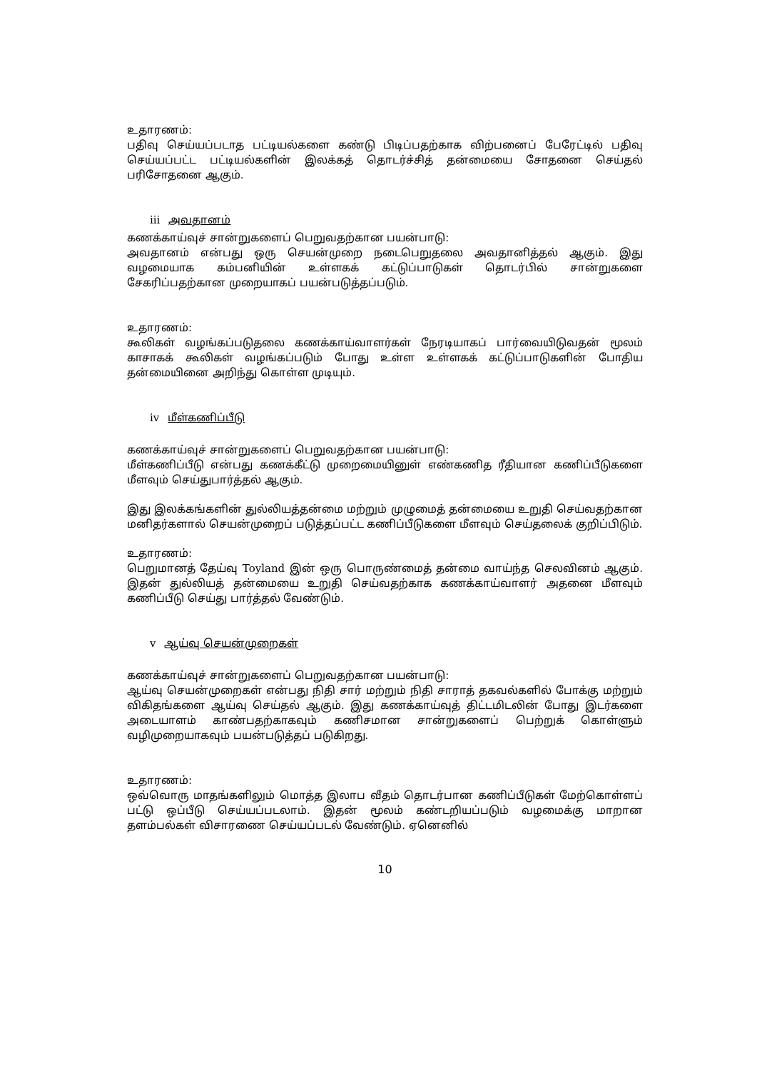உதாரணம்:
பதிவு செய்யப்படாத பட்டியல்களை கண்டு பிடிப்பதற்காக விற்பனைப் பேரேட்டில் பதிவு செய்யப்பட்ட பட்டியல்களின் இலக்கத் தொடர்ச்சித் தன்மையை சோதனை செய்தல் பரிசோதனை ஆகும்.
iii அவதானம்
கணக்காய்வுச் சான்றுகளைப் பெறுவதற்கான பயன்பாடு:
அவதானம் என்பது ஒரு செயன்முறை நடைபெறுதலை அவதானித்தல் ஆகும். இது வழமையாக கம்பனியின் உள்ளகக் கட்டுப்பாடுகள் தொடர்பில் சான்றுகளை சேகரிப்பதற்கான முறையாகப் பயன்படுத்தப்படும்.
உதாரணம்:
கூலிகள் வழங்கப்படுதலை கணக்காய்வாளர்கள் நேரடியாகப் பார்வையிடுவதன் மூலம் காசாகக் கூலிகள் வழங்கப்படும் போது உள்ள உள்ளகக் கட்டுப்பாடுகளின் போதிய தன்மையினை அறிந்து கொள்ள முடியும்.
iv மீள்கணிப்பீடு
கணக்காய்வுச் சான்றுகளைப் பெறுவதற்கான பயன்பாடு:
மீள்கணிப்பீடு என்பது கணக்கீட்டு முறைமையினுள் எண்கணித ரீதியான கணிப்பீடுகளை மீளவும் செய்துபார்த்தல் ஆகும்.
இது இலக்கங்களின் துல்லியத்தன்மை மற்றும் முழுமைத் தன்மையை உறுதி செய்வதற்கான மனிதர்களால் செயன்முறைப் படுத்தப்பட்ட கணிப்பீடுகளை மீளவும் செய்தலைக் குறிப்பிடும்.
உதாரணம்:
பெறுமானத் தேய்வு Toyland இன் ஒரு பொருண்மைத் தன்மை வாய்ந்த செலவினம் ஆகும். இதன் துல்லியத் தன்மையை உறுதி செய்வதற்காக கணக்காய்வாளர் அதனை மீளவும் கணிப்பீடு செய்து பார்த்தல் வேண்டும்.
v ஆய்வு செயன்முறைகள்
கணக்காய்வுச் சான்றுகளைப் பெறுவதற்கான பயன்பாடு:
ஆய்வு செயன்முறைகள் என்பது நிதி சார் மற்றும் நிதி சாராத் தகவல்களில் போக்கு மற்றும் விகிதங்களை ஆய்வு செய்தல் ஆகும். இது கணக்காய்வுத் திட்டமிடலின் போது இடர்களை அடையாளம் காண்பதற்காகவும் கணிசமான சான்றுகளைப் பெற்றுக் கொள்ளும் வழிமுறையாகவும் பயன்படுத்தப் படுகிறது.
உதாரணம்:
ஒவ்வொரு மாதங்களிலும் மொத்த இலாப வீதம் தொடர்பான கணிப்பீடுகள் மேற்கொள்ளப் பட்டு ஒப்பீடு செய்யப்படலாம். இதன் மூலம் கண்டறியப்படும் வழமைக்கு மாறான தளம்பல்கள் விசாரணை செய்யப்படல் வேண்டும். ஏனெனில்
10